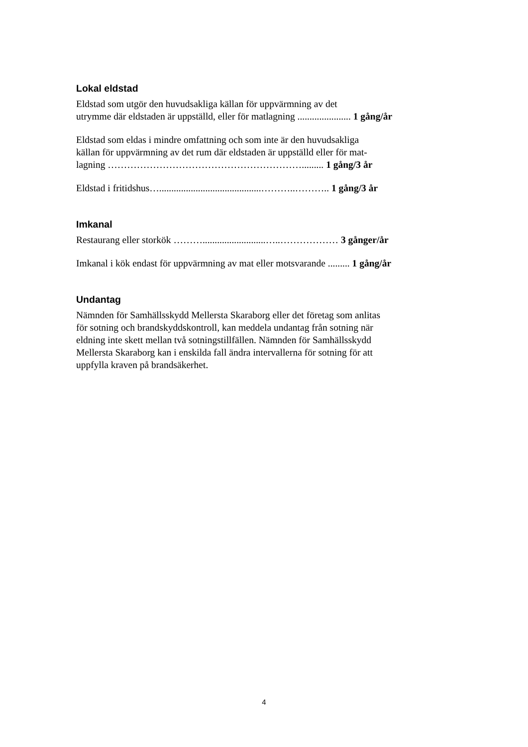Lokal eldstad
Eldstad som utgör den huvudsakliga källan för uppvärmning av det
utrymme där eldstaden är uppställd, eller för matlagning ...................... 1 gång/år
Eldstad som eldas i mindre omfattning och som inte är den huvudsakliga
källan för uppvärmning av det rum där eldstaden är uppställd eller för mat-
lagning ……………………………………………………......... 1 gång/3 år
Eldstad i fritidshus…..........................................………..……….. 1 gång/3 år
Imkanal
Restaurang eller storkök ………..........................…..……………… 3 gånger/år
Imkanal i kök endast för uppvärmning av mat eller motsvarande ......... 1 gång/år
Undantag
Nämnden för Samhällsskydd Mellersta Skaraborg eller det företag som anlitas
för sotning och brandskyddskontroll, kan meddela undantag från sotning när
eldning inte skett mellan två sotningstillfällen. Nämnden för Samhällsskydd
Mellersta Skaraborg kan i enskilda fall ändra intervallerna för sotning för att
uppfylla kraven på brandsäkerhet.
4